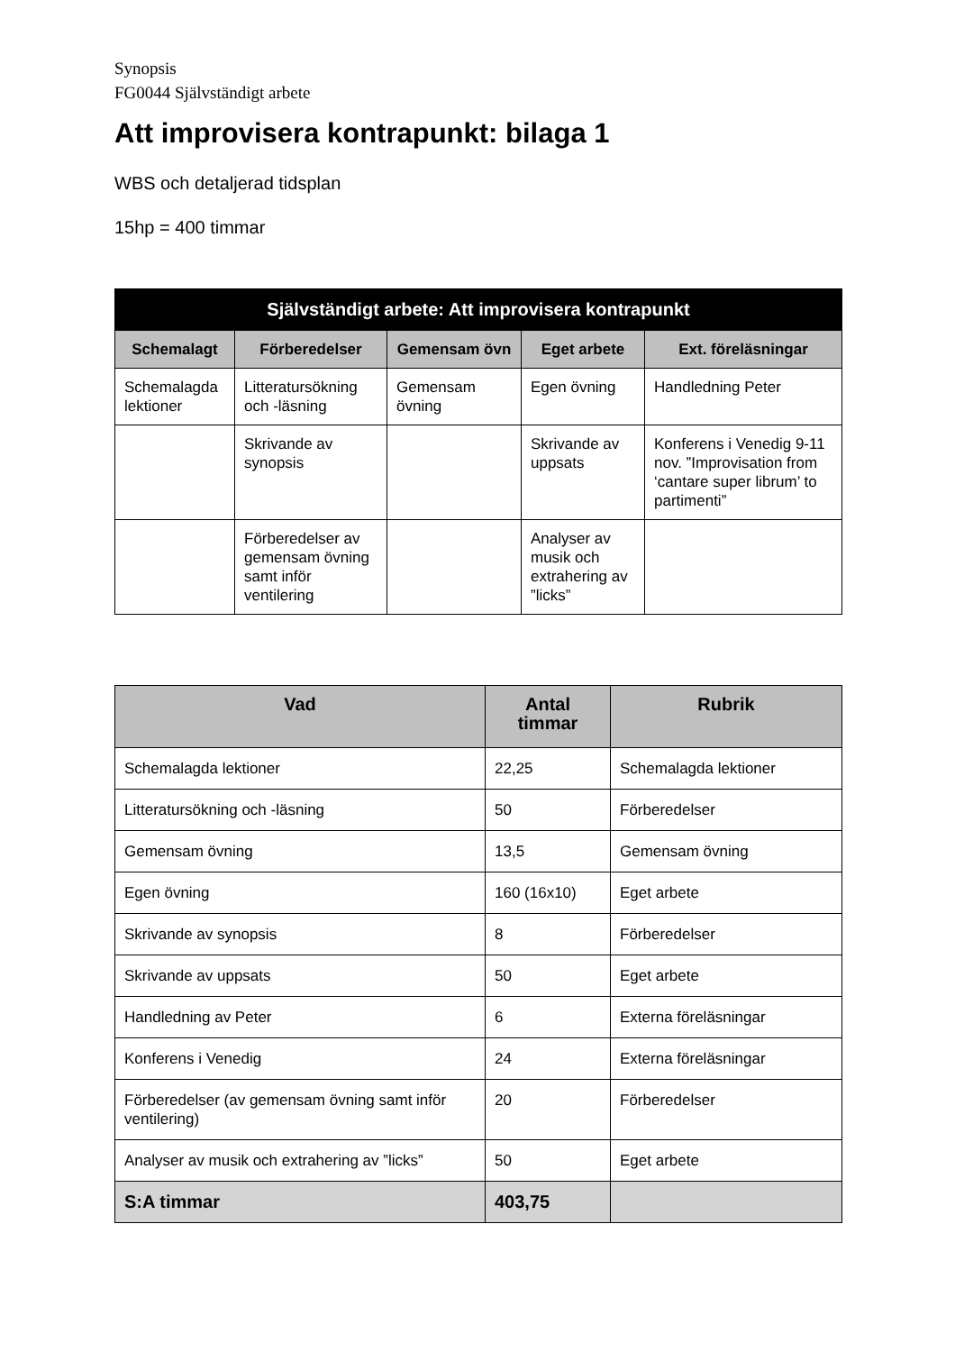Synopsis
FG0044 Självständigt arbete
Att improvisera kontrapunkt: bilaga 1
WBS och detaljerad tidsplan
15hp = 400 timmar
| Självständigt arbete: Att improvisera kontrapunkt | | | | |
| --- | --- | --- | --- | --- |
| Schemalagt | Förberedelser | Gemensam övn | Eget arbete | Ext. föreläsningar |
| Schemalagda lektioner | Litteratursökning och -läsning | Gemensam övning | Egen övning | Handledning Peter |
| | Skrivande av synopsis | | Skrivande av uppsats | Konferens i Venedig 9-11 nov. ”Improvisation from ‘cantare super librum’ to partimenti” |
| | Förberedelser av gemensam övning samt inför ventilering | | Analyser av musik och extrahering av ”licks” | |
| Vad | Antal timmar | Rubrik |
| --- | --- | --- |
| Schemalagda lektioner | 22,25 | Schemalagda lektioner |
| Litteratursökning och -läsning | 50 | Förberedelser |
| Gemensam övning | 13,5 | Gemensam övning |
| Egen övning | 160 (16x10) | Eget arbete |
| Skrivande av synopsis | 8 | Förberedelser |
| Skrivande av uppsats | 50 | Eget arbete |
| Handledning av Peter | 6 | Externa föreläsningar |
| Konferens i Venedig | 24 | Externa föreläsningar |
| Förberedelser (av gemensam övning samt inför ventilering) | 20 | Förberedelser |
| Analyser av musik och extrahering av ”licks” | 50 | Eget arbete |
| S:A timmar | 403,75 | |